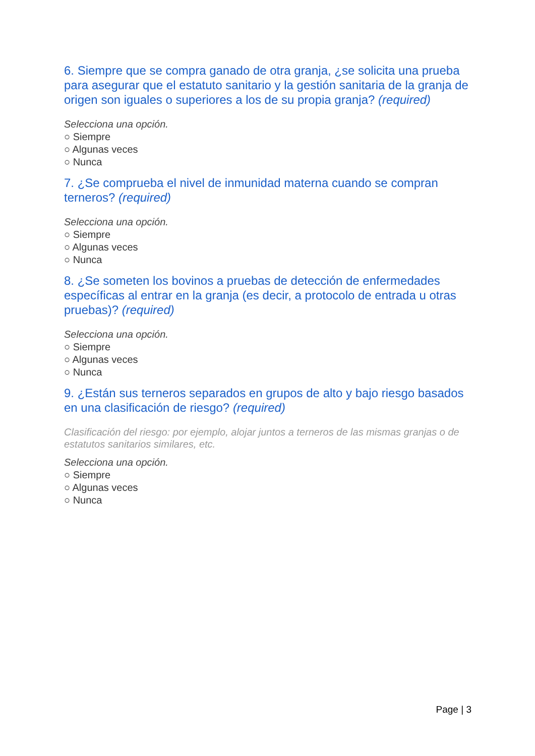6. Siempre que se compra ganado de otra granja, ¿se solicita una prueba para asegurar que el estatuto sanitario y la gestión sanitaria de la granja de origen son iguales o superiores a los de su propia granja? (required)
Selecciona una opción.
○ Siempre
○ Algunas veces
○ Nunca
7. ¿Se comprueba el nivel de inmunidad materna cuando se compran terneros? (required)
Selecciona una opción.
○ Siempre
○ Algunas veces
○ Nunca
8. ¿Se someten los bovinos a pruebas de detección de enfermedades específicas al entrar en la granja (es decir, a protocolo de entrada u otras pruebas)? (required)
Selecciona una opción.
○ Siempre
○ Algunas veces
○ Nunca
9. ¿Están sus terneros separados en grupos de alto y bajo riesgo basados en una clasificación de riesgo? (required)
Clasificación del riesgo: por ejemplo, alojar juntos a terneros de las mismas granjas o de estatutos sanitarios similares, etc.
Selecciona una opción.
○ Siempre
○ Algunas veces
○ Nunca
Page | 3